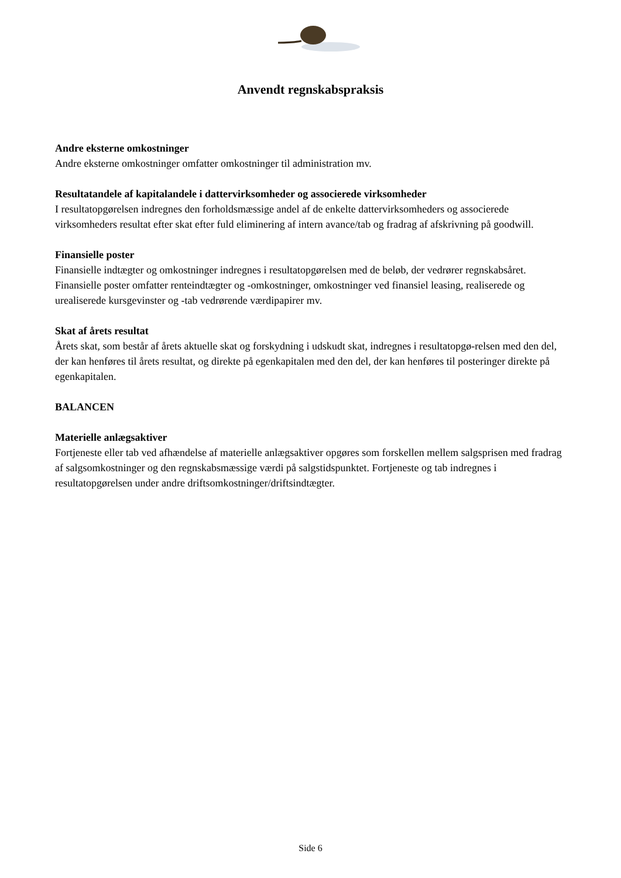Anvendt regnskabspraksis
Andre eksterne omkostninger
Andre eksterne omkostninger omfatter omkostninger til administration mv.
Resultatandele af kapitalandele i dattervirksomheder og associerede virksomheder
I resultatopgørelsen indregnes den forholdsmæssige andel af de enkelte dattervirksomheders og associerede virksomheders resultat efter skat efter fuld eliminering af intern avance/tab og fradrag af afskrivning på goodwill.
Finansielle poster
Finansielle indtægter og omkostninger indregnes i resultatopgørelsen med de beløb, der vedrører regnskabsåret. Finansielle poster omfatter renteindtægter og -omkostninger, omkostninger ved finansiel leasing, realiserede og urealiserede kursgevinster og -tab vedrørende værdipapirer mv.
Skat af årets resultat
Årets skat, som består af årets aktuelle skat og forskydning i udskudt skat, indregnes i resultatopgø-relsen med den del, der kan henføres til årets resultat, og direkte på egenkapitalen med den del, der kan henføres til posteringer direkte på egenkapitalen.
BALANCEN
Materielle anlægsaktiver
Fortjeneste eller tab ved afhændelse af materielle anlægsaktiver opgøres som forskellen mellem salgsprisen med fradrag af salgsomkostninger og den regnskabsmæssige værdi på salgstidspunktet. Fortjeneste og tab indregnes i resultatopgørelsen under andre driftsomkostninger/driftsindtægter.
Side 6